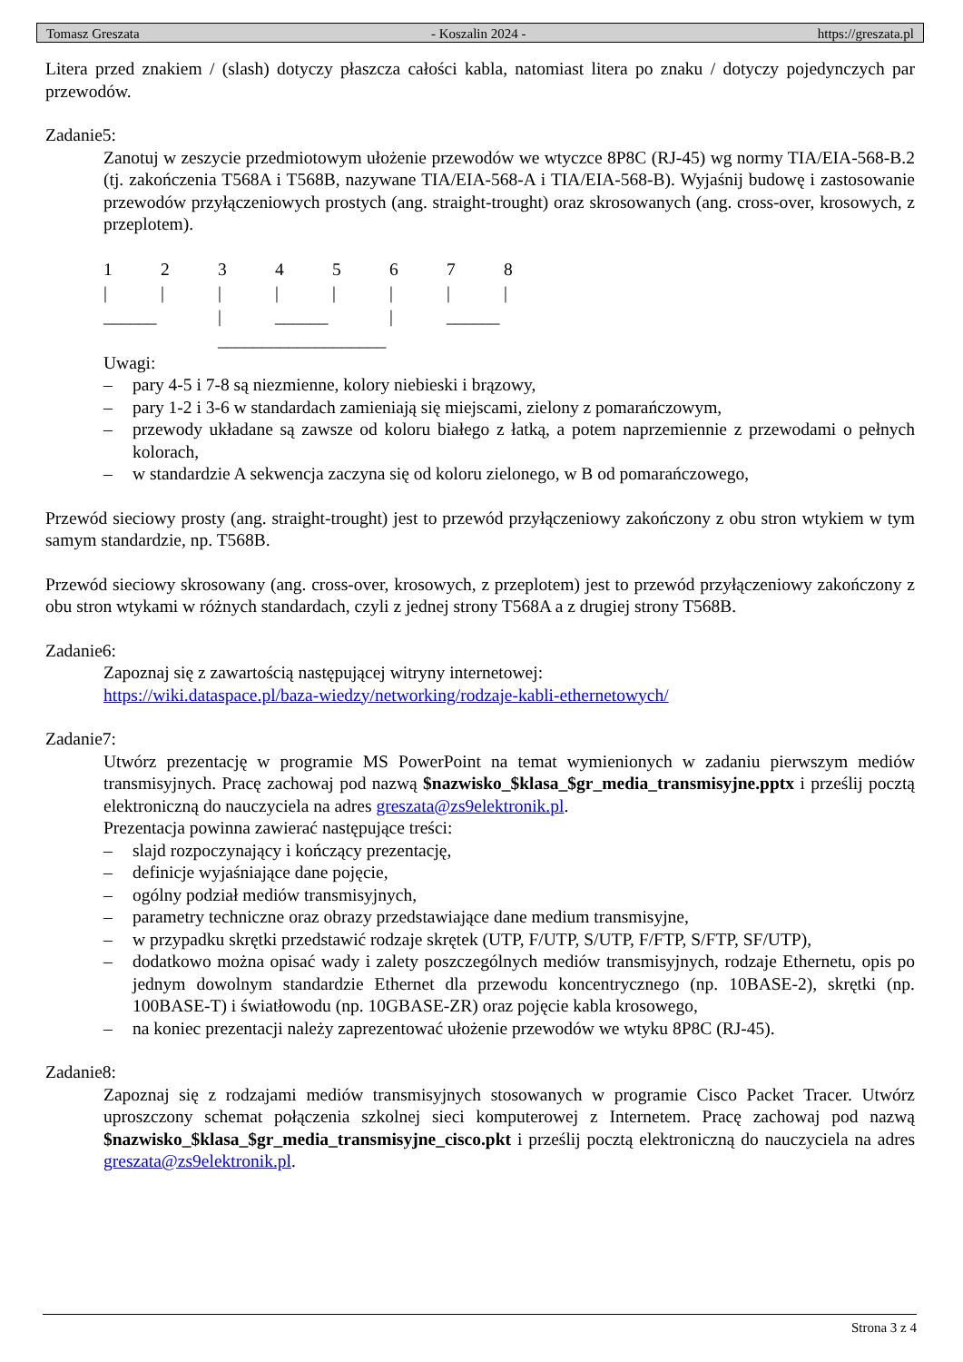Tomasz Greszata - Koszalin 2024 - https://greszata.pl
Litera przed znakiem / (slash) dotyczy płaszcza całości kabla, natomiast litera po znaku / dotyczy pojedynczych par przewodów.
Zadanie5:
Zanotuj w zeszycie przedmiotowym ułożenie przewodów we wtyczce 8P8C (RJ-45) wg normy TIA/EIA-568-B.2 (tj. zakończenia T568A i T568B, nazywane TIA/EIA-568-A i TIA/EIA-568-B). Wyjaśnij budowę i zastosowanie przewodów przyłączeniowych prostych (ang. straight-trought) oraz skrosowanych (ang. cross-over, krosowych, z przeplotem).
12345678 | | | | | | | | ______ | ______ | ______ ___________________
Uwagi:
– pary 4-5 i 7-8 są niezmienne, kolory niebieski i brązowy,
– pary 1-2 i 3-6 w standardach zamieniają się miejscami, zielony z pomarańczowym,
– przewody układane są zawsze od koloru białego z łatką, a potem naprzemiennie z przewodami o pełnych kolorach,
– w standardzie A sekwencja zaczyna się od koloru zielonego, w B od pomarańczowego,
Przewód sieciowy prosty (ang. straight-trought) jest to przewód przyłączeniowy zakończony z obu stron wtykiem w tym samym standardzie, np. T568B.
Przewód sieciowy skrosowany (ang. cross-over, krosowych, z przeplotem) jest to przewód przyłączeniowy zakończony z obu stron wtykami w różnych standardach, czyli z jednej strony T568A a z drugiej strony T568B.
Zadanie6:
Zapoznaj się z zawartością następującej witryny internetowej:
https://wiki.dataspace.pl/baza-wiedzy/networking/rodzaje-kabli-ethernetowych/
Zadanie7:
Utwórz prezentację w programie MS PowerPoint na temat wymienionych w zadaniu pierwszym mediów transmisyjnych. Pracę zachowaj pod nazwą $nazwisko_$klasa_$gr_media_transmisyjne.pptx i prześlij pocztą elektroniczną do nauczyciela na adres greszata@zs9elektronik.pl.
Prezentacja powinna zawierać następujące treści:
– slajd rozpoczynający i kończący prezentację,
– definicje wyjaśniające dane pojęcie,
– ogólny podział mediów transmisyjnych,
– parametry techniczne oraz obrazy przedstawiające dane medium transmisyjne,
– w przypadku skrętki przedstawić rodzaje skrętek (UTP, F/UTP, S/UTP, F/FTP, S/FTP, SF/UTP),
– dodatkowo można opisać wady i zalety poszczególnych mediów transmisyjnych, rodzaje Ethernetu, opis po jednym dowolnym standardzie Ethernet dla przewodu koncentrycznego (np. 10BASE-2), skrętki (np. 100BASE-T) i światłowodu (np. 10GBASE-ZR) oraz pojęcie kabla krosowego,
– na koniec prezentacji należy zaprezentować ułożenie przewodów we wtyku 8P8C (RJ-45).
Zadanie8:
Zapoznaj się z rodzajami mediów transmisyjnych stosowanych w programie Cisco Packet Tracer. Utwórz uproszczony schemat połączenia szkolnej sieci komputerowej z Internetem. Pracę zachowaj pod nazwą $nazwisko_$klasa_$gr_media_transmisyjne_cisco.pkt i prześlij pocztą elektroniczną do nauczyciela na adres greszata@zs9elektronik.pl.
Strona 3 z 4